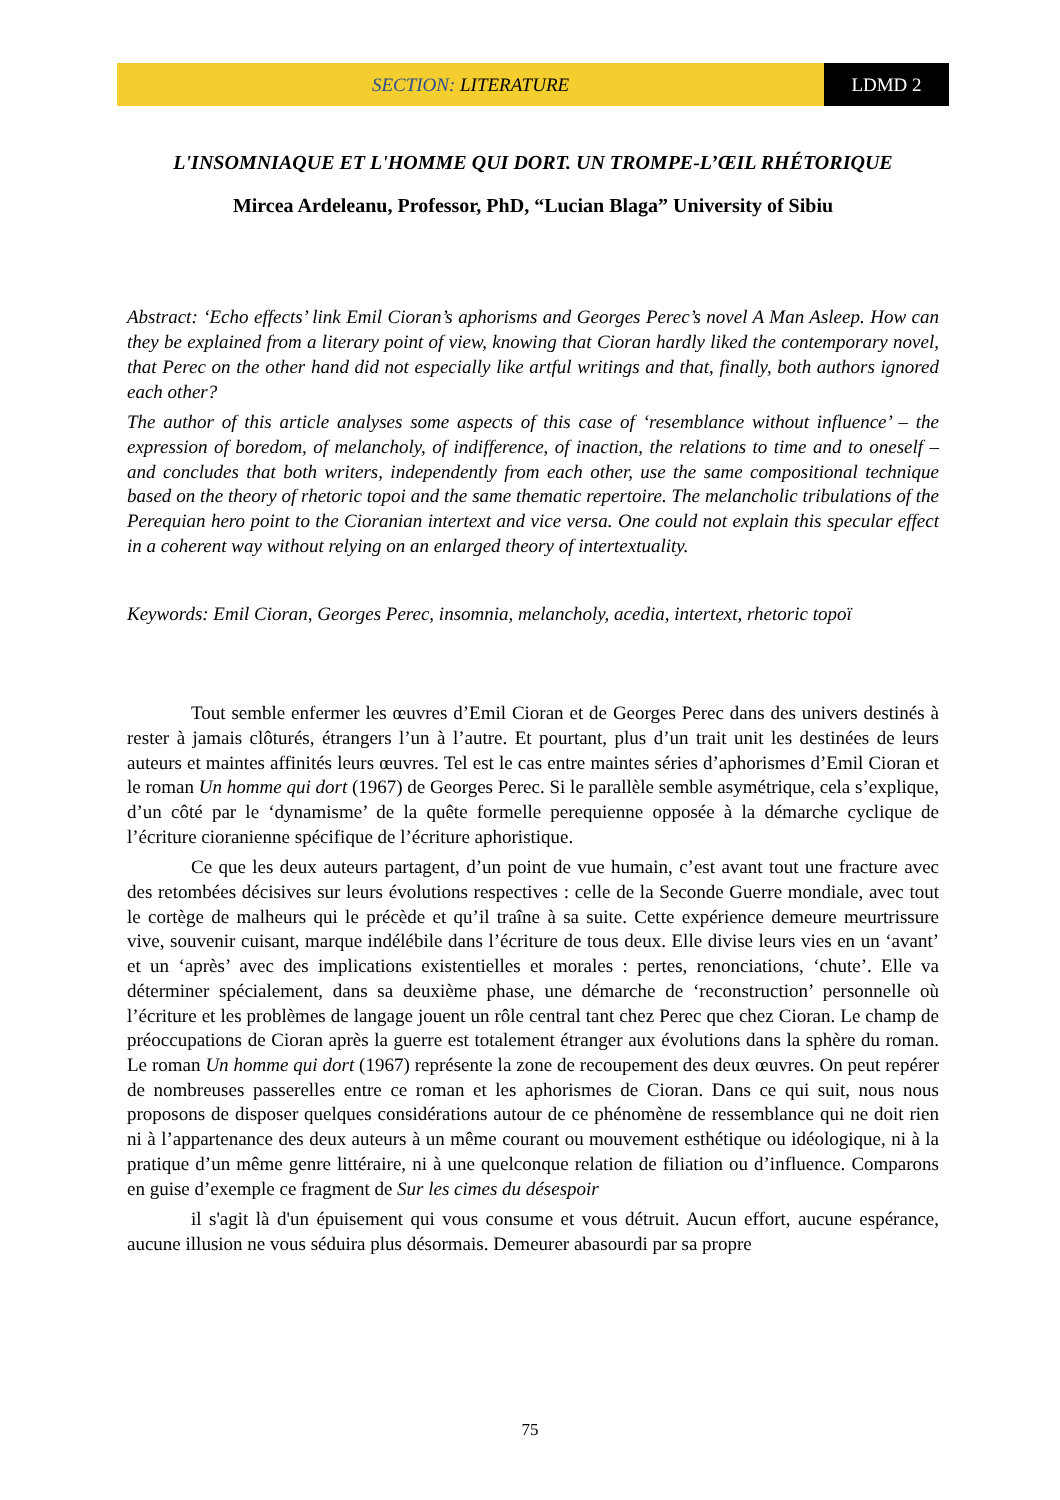SECTION: LITERATURE LDMD 2
L'INSOMNIAQUE ET L'HOMME QUI DORT. UN TROMPE-L’ŒIL RHÉTORIQUE
Mircea Ardeleanu, Professor, PhD, “Lucian Blaga” University of Sibiu
Abstract: ‘Echo effects’ link Emil Cioran’s aphorisms and Georges Perec’s novel A Man Asleep. How can they be explained from a literary point of view, knowing that Cioran hardly liked the contemporary novel, that Perec on the other hand did not especially like artful writings and that, finally, both authors ignored each other?
The author of this article analyses some aspects of this case of ‘resemblance without influence’ – the expression of boredom, of melancholy, of indifference, of inaction, the relations to time and to oneself – and concludes that both writers, independently from each other, use the same compositional technique based on the theory of rhetoric topoi and the same thematic repertoire. The melancholic tribulations of the Perequian hero point to the Cioranian intertext and vice versa. One could not explain this specular effect in a coherent way without relying on an enlarged theory of intertextuality.
Keywords: Emil Cioran, Georges Perec, insomnia, melancholy, acedia, intertext, rhetoric topoï
Tout semble enfermer les œuvres d’Emil Cioran et de Georges Perec dans des univers destinés à rester à jamais clôturés, étrangers l’un à l’autre. Et pourtant, plus d’un trait unit les destinées de leurs auteurs et maintes affinités leurs œuvres. Tel est le cas entre maintes séries d’aphorismes d’Emil Cioran et le roman Un homme qui dort (1967) de Georges Perec. Si le parallèle semble asymétrique, cela s’explique, d’un côté par le ‘dynamisme’ de la quête formelle perequienne opposée à la démarche cyclique de l’écriture cioranienne spécifique de l’écriture aphoristique.
Ce que les deux auteurs partagent, d’un point de vue humain, c’est avant tout une fracture avec des retombées décisives sur leurs évolutions respectives : celle de la Seconde Guerre mondiale, avec tout le cortège de malheurs qui le précède et qu’il traîne à sa suite. Cette expérience demeure meurtrissure vive, souvenir cuisant, marque indélébile dans l’écriture de tous deux. Elle divise leurs vies en un ‘avant’ et un ‘après’ avec des implications existentielles et morales : pertes, renonciations, ‘chute’. Elle va déterminer spécialement, dans sa deuxième phase, une démarche de ‘reconstruction’ personnelle où l’écriture et les problèmes de langage jouent un rôle central tant chez Perec que chez Cioran. Le champ de préoccupations de Cioran après la guerre est totalement étranger aux évolutions dans la sphère du roman. Le roman Un homme qui dort (1967) représente la zone de recoupement des deux œuvres. On peut repérer de nombreuses passerelles entre ce roman et les aphorismes de Cioran. Dans ce qui suit, nous nous proposons de disposer quelques considérations autour de ce phénomène de ressemblance qui ne doit rien ni à l’appartenance des deux auteurs à un même courant ou mouvement esthétique ou idéologique, ni à la pratique d’un même genre littéraire, ni à une quelconque relation de filiation ou d’influence. Comparons en guise d’exemple ce fragment de Sur les cimes du désespoir
il s'agit là d'un épuisement qui vous consume et vous détruit. Aucun effort, aucune espérance, aucune illusion ne vous séduira plus désormais. Demeurer abasourdi par sa propre
75